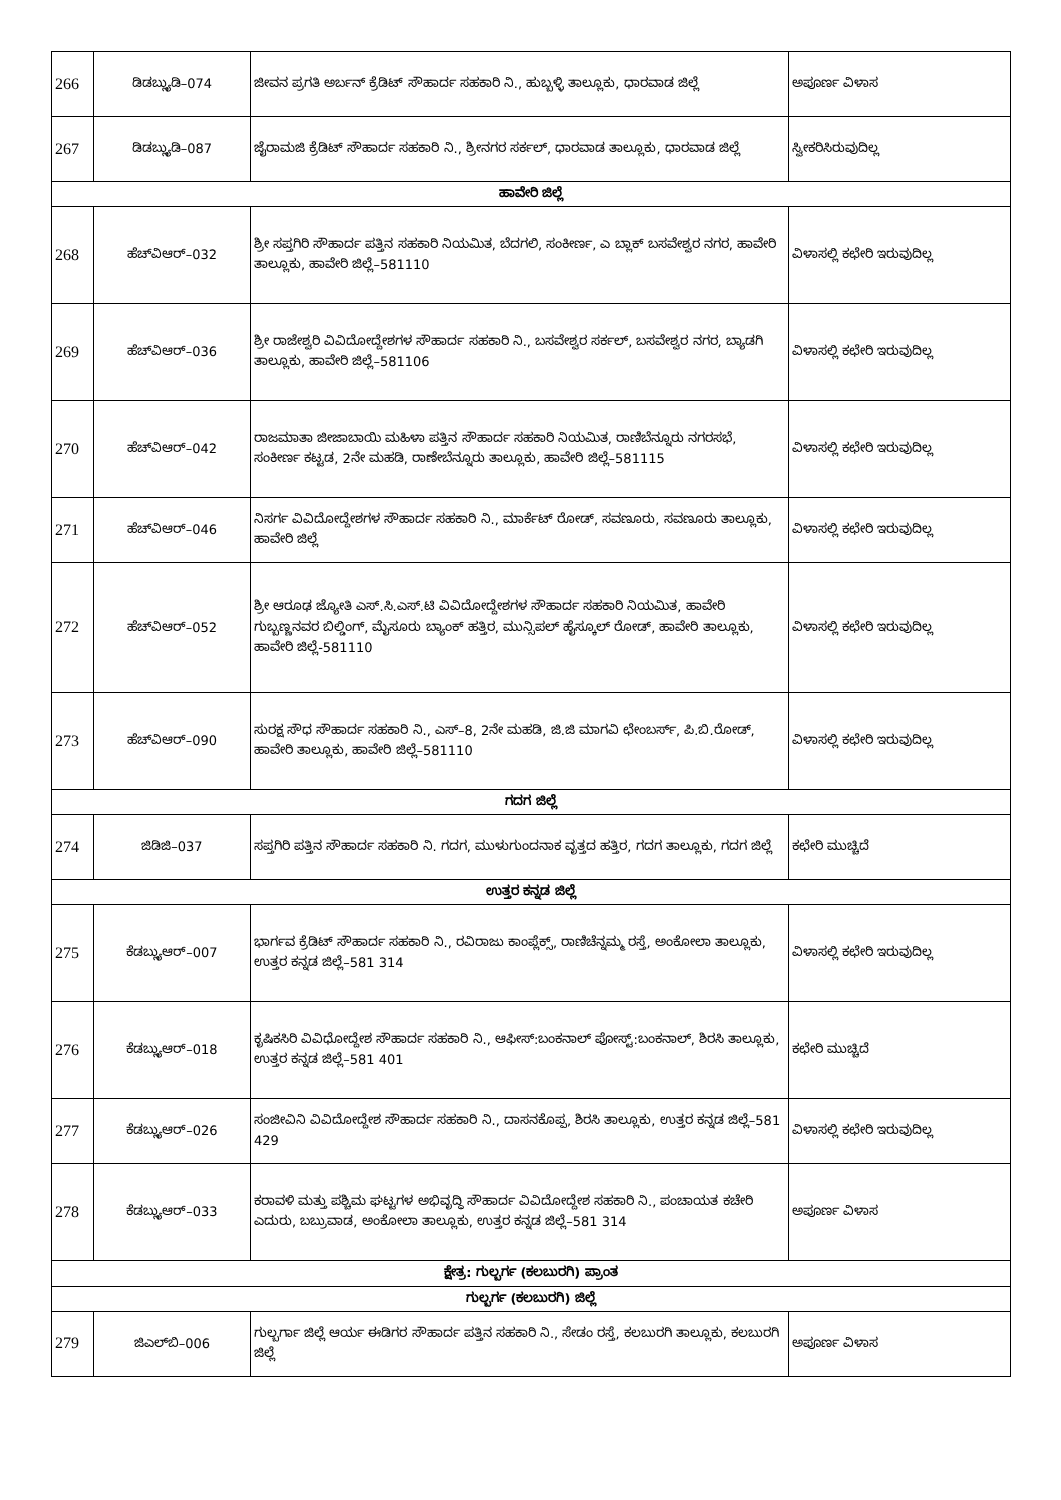| 266 | ಡಿಡಬ್ಲ್ಯುಡಿ–074 | ಜೀವನ ಪ್ರಗತಿ ಅರ್ಬನ್ ಕ್ರೆಡಿಟ್ ಸೌಹಾರ್ದ ಸಹಕಾರಿ ನಿ., ಹುಬ್ಬಳ್ಳಿ ತಾಲ್ಲೂಕು, ಧಾರವಾಡ ಜಿಲ್ಲೆ | ಅಪೂರ್ಣ ವಿಳಾಸ |
| 267 | ಡಿಡಬ್ಲ್ಯುಡಿ–087 | ಜೈರಾಮಜಿ ಕ್ರೆಡಿಟ್ ಸೌಹಾರ್ದ ಸಹಕಾರಿ ನಿ., ಶ್ರೀನಗರ ಸರ್ಕಲ್, ಧಾರವಾಡ ತಾಲ್ಲೂಕು, ಧಾರವಾಡ ಜಿಲ್ಲೆ | ಸ್ವೀಕರಿಸಿರುವುದಿಲ್ಲ |
| ಹಾವೇರಿ ಜಿಲ್ಲೆ | | | |
| 268 | ಹೆಚ್‌ವಿಆರ್–032 | ಶ್ರೀ ಸಪ್ತಗಿರಿ ಸೌಹಾರ್ದ ಪತ್ತಿನ ಸಹಕಾರಿ ನಿಯಮಿತ, ಬೆದಗಲಿ, ಸಂಕೀರ್ಣ, ಎ ಬ್ಲಾಕ್ ಬಸವೇಶ್ವರ ನಗರ, ಹಾವೇರಿ ತಾಲ್ಲೂಕು, ಹಾವೇರಿ ಜಿಲ್ಲೆ–581110 | ವಿಳಾಸಲ್ಲಿ ಕಛೇರಿ ಇರುವುದಿಲ್ಲ |
| 269 | ಹೆಚ್‌ವಿಆರ್–036 | ಶ್ರೀ ರಾಜೇಶ್ವರಿ ವಿವಿದೋದ್ದೇಶಗಳ ಸೌಹಾರ್ದ ಸಹಕಾರಿ ನಿ., ಬಸವೇಶ್ವರ ಸರ್ಕಲ್, ಬಸವೇಶ್ವರ ನಗರ, ಬ್ಯಾಡಗಿ ತಾಲ್ಲೂಕು, ಹಾವೇರಿ ಜಿಲ್ಲೆ–581106 | ವಿಳಾಸಲ್ಲಿ ಕಛೇರಿ ಇರುವುದಿಲ್ಲ |
| 270 | ಹೆಚ್‌ವಿಆರ್–042 | ರಾಜಮಾತಾ ಜೀಜಾಬಾಯಿ ಮಹಿಳಾ ಪತ್ತಿನ ಸೌಹಾರ್ದ ಸಹಕಾರಿ ನಿಯಮಿತ, ರಾಣಿಬೆನ್ನೂರು ನಗರಸಭೆ, ಸಂಕೀರ್ಣ ಕಟ್ಟಡ, 2ನೇ ಮಹಡಿ, ರಾಣೇಬೆನ್ನೂರು ತಾಲ್ಲೂಕು, ಹಾವೇರಿ ಜಿಲ್ಲೆ–581115 | ವಿಳಾಸಲ್ಲಿ ಕಛೇರಿ ಇರುವುದಿಲ್ಲ |
| 271 | ಹೆಚ್‌ವಿಆರ್–046 | ನಿಸರ್ಗ ವಿವಿದೋದ್ದೇಶಗಳ ಸೌಹಾರ್ದ ಸಹಕಾರಿ ನಿ., ಮಾರ್ಕೆಟ್ ರೋಡ್, ಸವಣೂರು, ಸವಣೂರು ತಾಲ್ಲೂಕು, ಹಾವೇರಿ ಜಿಲ್ಲೆ | ವಿಳಾಸಲ್ಲಿ ಕಛೇರಿ ಇರುವುದಿಲ್ಲ |
| 272 | ಹೆಚ್‌ವಿಆರ್–052 | ಶ್ರೀ ಆರೂಢ ಜ್ಯೋತಿ ಎಸ್.ಸಿ.ಎಸ್.ಟಿ ವಿವಿದೋದ್ದೇಶಗಳ ಸೌಹಾರ್ದ ಸಹಕಾರಿ ನಿಯಮಿತ, ಹಾವೇರಿ ಗುಬ್ಬಣ್ಣನವರ ಬಿಲ್ಡಿಂಗ್, ಮೈಸೂರು ಬ್ಯಾಂಕ್ ಹತ್ತಿರ, ಮುನ್ಸಿಪಲ್ ಹೈಸ್ಕೂಲ್ ರೋಡ್, ಹಾವೇರಿ ತಾಲ್ಲೂಕು, ಹಾವೇರಿ ಜಿಲ್ಲೆ-581110 | ವಿಳಾಸಲ್ಲಿ ಕಛೇರಿ ಇರುವುದಿಲ್ಲ |
| 273 | ಹೆಚ್‌ವಿಆರ್–090 | ಸುರಕ್ಷ ಸೌಧ ಸೌಹಾರ್ದ ಸಹಕಾರಿ ನಿ., ಎಸ್–8, 2ನೇ ಮಹಡಿ, ಜಿ.ಜಿ ಮಾಗವಿ ಛೇಂಬರ್ಸ್, ಪಿ.ಬಿ.ರೋಡ್, ಹಾವೇರಿ ತಾಲ್ಲೂಕು, ಹಾವೇರಿ ಜಿಲ್ಲೆ–581110 | ವಿಳಾಸಲ್ಲಿ ಕಛೇರಿ ಇರುವುದಿಲ್ಲ |
| ಗದಗ ಜಿಲ್ಲೆ | | | |
| 274 | ಜಿಡಿಜಿ–037 | ಸಪ್ತಗಿರಿ ಪತ್ತಿನ ಸೌಹಾರ್ದ ಸಹಕಾರಿ ನಿ. ಗದಗ, ಮುಳುಗುಂದನಾಕ ವೃತ್ತದ ಹತ್ತಿರ, ಗದಗ ತಾಲ್ಲೂಕು, ಗದಗ ಜಿಲ್ಲೆ | ಕಛೇರಿ ಮುಚ್ಚಿದೆ |
| ಉತ್ತರ ಕನ್ನಡ ಜಿಲ್ಲೆ | | | |
| 275 | ಕೆಡಬ್ಲ್ಯುಆರ್–007 | ಭಾರ್ಗವ ಕ್ರೆಡಿಟ್ ಸೌಹಾರ್ದ ಸಹಕಾರಿ ನಿ., ರವಿರಾಜು ಕಾಂಪ್ಲೆಕ್ಸ್, ರಾಣಿಚೆನ್ನಮ್ಮ ರಸ್ತೆ, ಅಂಕೋಲಾ ತಾಲ್ಲೂಕು, ಉತ್ತರ ಕನ್ನಡ ಜಿಲ್ಲೆ–581 314 | ವಿಳಾಸಲ್ಲಿ ಕಛೇರಿ ಇರುವುದಿಲ್ಲ |
| 276 | ಕೆಡಬ್ಲ್ಯುಆರ್–018 | ಕೃಷಿಕಸಿರಿ ವಿವಿಧೋದ್ದೇಶ ಸೌಹಾರ್ದ ಸಹಕಾರಿ ನಿ., ಆಫೀಸ್:ಬಂಕನಾಲ್ ಪೋಸ್ಟ್:ಬಂಕನಾಲ್, ಶಿರಸಿ ತಾಲ್ಲೂಕು, ಉತ್ತರ ಕನ್ನಡ ಜಿಲ್ಲೆ–581 401 | ಕಛೇರಿ ಮುಚ್ಚಿದೆ |
| 277 | ಕೆಡಬ್ಲ್ಯುಆರ್–026 | ಸಂಜೀವಿನಿ ವಿವಿದೋದ್ದೇಶ ಸೌಹಾರ್ದ ಸಹಕಾರಿ ನಿ., ದಾಸನಕೊಪ್ಪ, ಶಿರಸಿ ತಾಲ್ಲೂಕು, ಉತ್ತರ ಕನ್ನಡ ಜಿಲ್ಲೆ–581 429 | ವಿಳಾಸಲ್ಲಿ ಕಛೇರಿ ಇರುವುದಿಲ್ಲ |
| 278 | ಕೆಡಬ್ಲ್ಯುಆರ್–033 | ಕರಾವಳಿ ಮತ್ತು ಪಶ್ಚಿಮ ಘಟ್ಟಗಳ ಅಭಿವೃದ್ಧಿ ಸೌಹಾರ್ದ ವಿವಿದೋದ್ದೇಶ ಸಹಕಾರಿ ನಿ., ಪಂಚಾಯತ ಕಚೇರಿ ಎದುರು, ಬಬ್ರುವಾಡ, ಅಂಕೋಲಾ ತಾಲ್ಲೂಕು, ಉತ್ತರ ಕನ್ನಡ ಜಿಲ್ಲೆ–581 314 | ಅಪೂರ್ಣ ವಿಳಾಸ |
| ಕ್ಷೇತ್ರ: ಗುಲ್ಬರ್ಗ (ಕಲಬುರಗಿ) ಪ್ರಾಂತ | | | |
| ಗುಲ್ಬರ್ಗ (ಕಲಬುರಗಿ) ಜಿಲ್ಲೆ | | | |
| 279 | ಜಿಎಲ್‌ಬಿ–006 | ಗುಲ್ಬರ್ಗಾ ಜಿಲ್ಲೆ ಆರ್ಯ ಈಡಿಗರ ಸೌಹಾರ್ದ ಪತ್ತಿನ ಸಹಕಾರಿ ನಿ., ಸೇಡಂ ರಸ್ತೆ, ಕಲಬುರಗಿ ತಾಲ್ಲೂಕು, ಕಲಬುರಗಿ ಜಿಲ್ಲೆ | ಅಪೂರ್ಣ ವಿಳಾಸ |